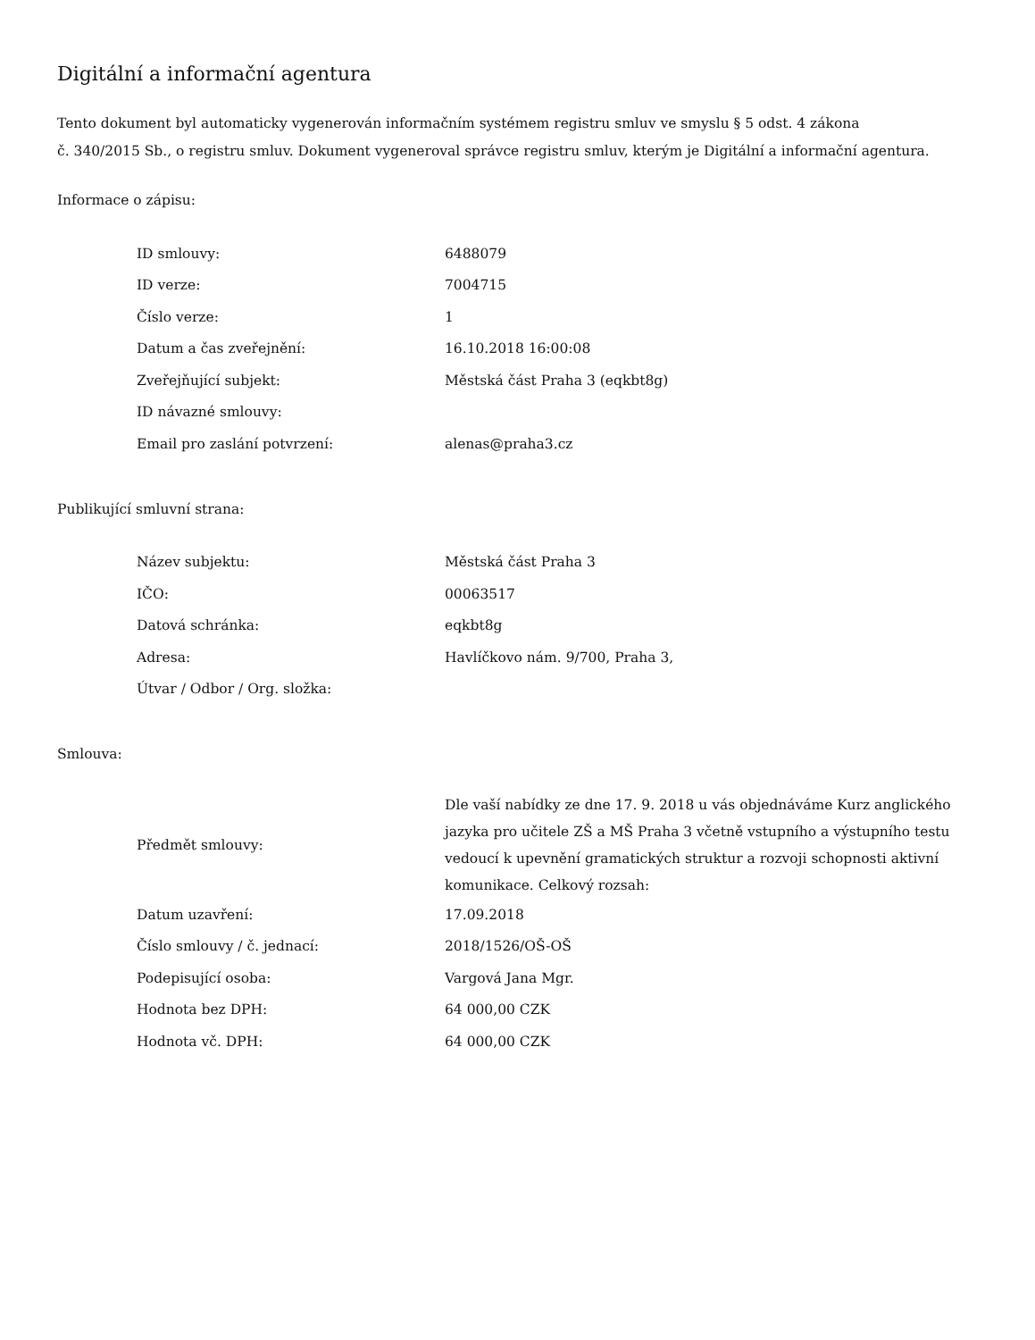Digitální a informační agentura
Tento dokument byl automaticky vygenerován informačním systémem registru smluv ve smyslu § 5 odst. 4 zákona
č. 340/2015 Sb., o registru smluv. Dokument vygeneroval správce registru smluv, kterým je Digitální a informační agentura.
Informace o zápisu:
| ID smlouvy: | 6488079 |
| ID verze: | 7004715 |
| Číslo verze: | 1 |
| Datum a čas zveřejnění: | 16.10.2018 16:00:08 |
| Zveřejňující subjekt: | Městská část Praha 3 (eqkbt8g) |
| ID návazné smlouvy: | |
| Email pro zaslání potvrzení: | alenas@praha3.cz |
Publikující smluvní strana:
| Název subjektu: | Městská část Praha 3 |
| IČO: | 00063517 |
| Datová schránka: | eqkbt8g |
| Adresa: | Havlíčkovo nám. 9/700, Praha 3, |
| Útvar / Odbor / Org. složka: | |
Smlouva:
| Předmět smlouvy: | Dle vaší nabídky ze dne 17. 9. 2018 u vás objednáváme Kurz anglického jazyka pro učitele ZŠ a MŠ Praha 3 včetně vstupního a výstupního testu vedoucí k upevnění gramatických struktur a rozvoji schopnosti aktivní komunikace. Celkový rozsah: |
| Datum uzavření: | 17.09.2018 |
| Číslo smlouvy / č. jednací: | 2018/1526/OŠ-OŠ |
| Podepisující osoba: | Vargová Jana Mgr. |
| Hodnota bez DPH: | 64 000,00 CZK |
| Hodnota vč. DPH: | 64 000,00 CZK |